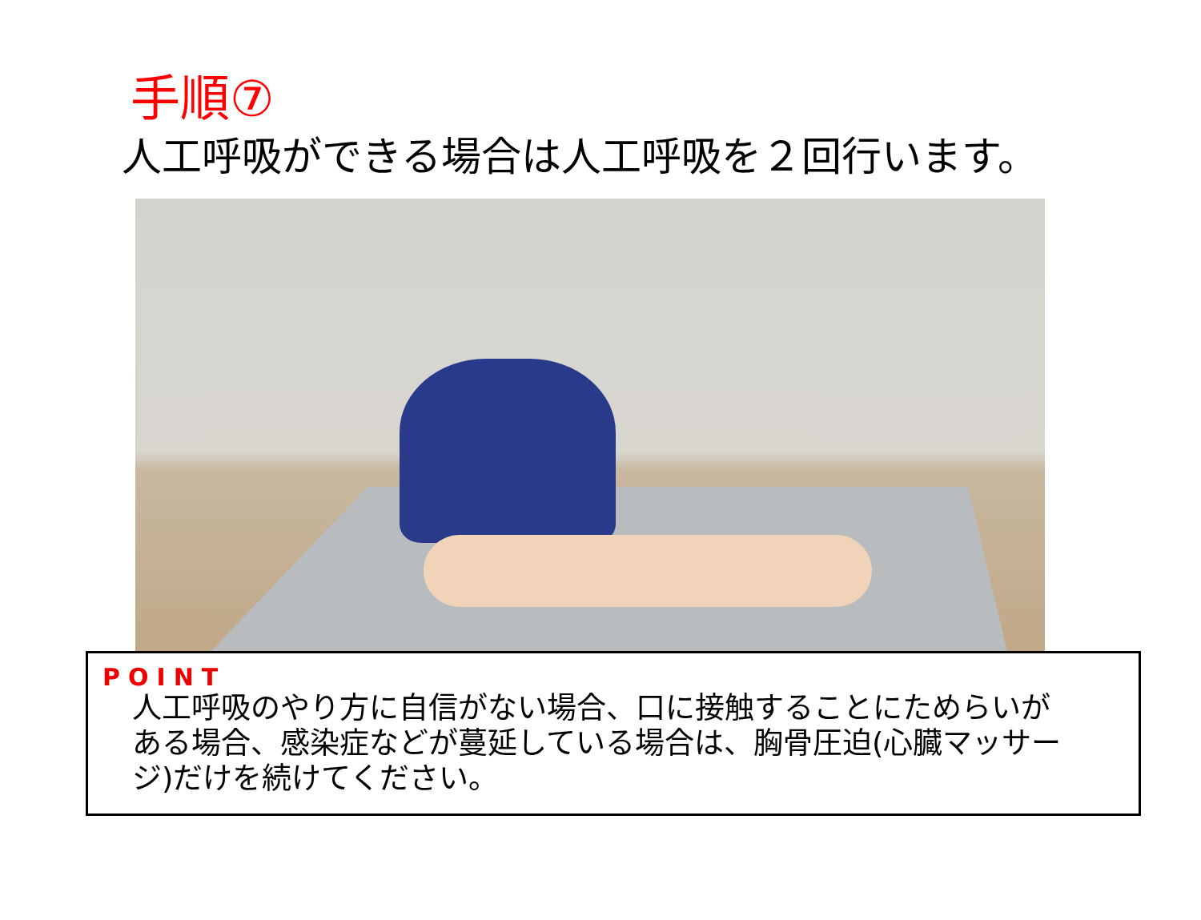手順⑦
人工呼吸ができる場合は人工呼吸を２回行います。
POINT
人工呼吸のやり方に自信がない場合、口に接触することにためらいが
ある場合、感染症などが蔓延している場合は、胸骨圧迫(心臓マッサー
ジ)だけを続けてください。